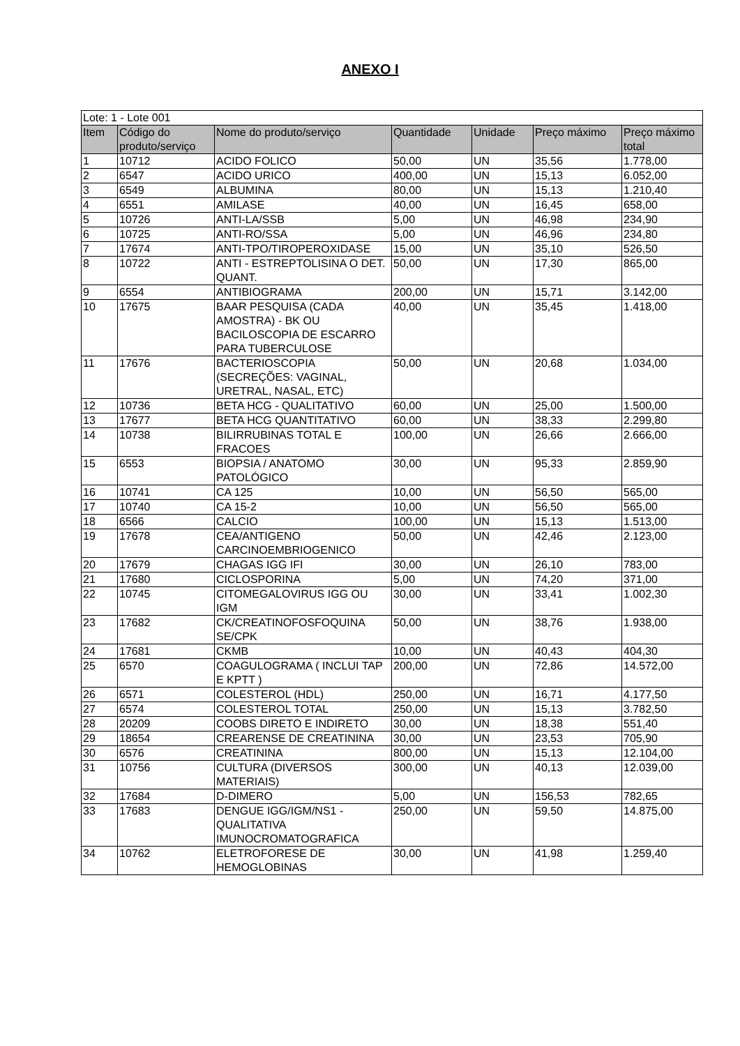ANEXO I
| Lote: 1 - Lote 001 | | | | | | |
| Item | Código do produto/serviço | Nome do produto/serviço | Quantidade | Unidade | Preço máximo | Preço máximo total |
| 1 | 10712 | ACIDO FOLICO | 50,00 | UN | 35,56 | 1.778,00 |
| 2 | 6547 | ACIDO URICO | 400,00 | UN | 15,13 | 6.052,00 |
| 3 | 6549 | ALBUMINA | 80,00 | UN | 15,13 | 1.210,40 |
| 4 | 6551 | AMILASE | 40,00 | UN | 16,45 | 658,00 |
| 5 | 10726 | ANTI-LA/SSB | 5,00 | UN | 46,98 | 234,90 |
| 6 | 10725 | ANTI-RO/SSA | 5,00 | UN | 46,96 | 234,80 |
| 7 | 17674 | ANTI-TPO/TIROPEROXIDASE | 15,00 | UN | 35,10 | 526,50 |
| 8 | 10722 | ANTI - ESTREPTOLISINA O DET. QUANT. | 50,00 | UN | 17,30 | 865,00 |
| 9 | 6554 | ANTIBIOGRAMA | 200,00 | UN | 15,71 | 3.142,00 |
| 10 | 17675 | BAAR PESQUISA (CADA AMOSTRA) - BK OU BACILOSCOPIA DE ESCARRO PARA TUBERCULOSE | 40,00 | UN | 35,45 | 1.418,00 |
| 11 | 17676 | BACTERIOSCOPIA (SECREÇÕES: VAGINAL, URETRAL, NASAL, ETC) | 50,00 | UN | 20,68 | 1.034,00 |
| 12 | 10736 | BETA HCG - QUALITATIVO | 60,00 | UN | 25,00 | 1.500,00 |
| 13 | 17677 | BETA HCG QUANTITATIVO | 60,00 | UN | 38,33 | 2.299,80 |
| 14 | 10738 | BILIRRUBINAS TOTAL E FRACOES | 100,00 | UN | 26,66 | 2.666,00 |
| 15 | 6553 | BIOPSIA / ANATOMO PATOLÓGICO | 30,00 | UN | 95,33 | 2.859,90 |
| 16 | 10741 | CA 125 | 10,00 | UN | 56,50 | 565,00 |
| 17 | 10740 | CA 15-2 | 10,00 | UN | 56,50 | 565,00 |
| 18 | 6566 | CALCIO | 100,00 | UN | 15,13 | 1.513,00 |
| 19 | 17678 | CEA/ANTIGENO CARCINOEMBRIOGENICO | 50,00 | UN | 42,46 | 2.123,00 |
| 20 | 17679 | CHAGAS IGG IFI | 30,00 | UN | 26,10 | 783,00 |
| 21 | 17680 | CICLOSPORINA | 5,00 | UN | 74,20 | 371,00 |
| 22 | 10745 | CITOMEGALOVIRUS IGG OU IGM | 30,00 | UN | 33,41 | 1.002,30 |
| 23 | 17682 | CK/CREATINOFOSFOQUINA SE/CPK | 50,00 | UN | 38,76 | 1.938,00 |
| 24 | 17681 | CKMB | 10,00 | UN | 40,43 | 404,30 |
| 25 | 6570 | COAGULOGRAMA ( INCLUI TAP E KPTT ) | 200,00 | UN | 72,86 | 14.572,00 |
| 26 | 6571 | COLESTEROL (HDL) | 250,00 | UN | 16,71 | 4.177,50 |
| 27 | 6574 | COLESTEROL TOTAL | 250,00 | UN | 15,13 | 3.782,50 |
| 28 | 20209 | COOBS DIRETO E INDIRETO | 30,00 | UN | 18,38 | 551,40 |
| 29 | 18654 | CREARENSE DE CREATININA | 30,00 | UN | 23,53 | 705,90 |
| 30 | 6576 | CREATININA | 800,00 | UN | 15,13 | 12.104,00 |
| 31 | 10756 | CULTURA (DIVERSOS MATERIAIS) | 300,00 | UN | 40,13 | 12.039,00 |
| 32 | 17684 | D-DIMERO | 5,00 | UN | 156,53 | 782,65 |
| 33 | 17683 | DENGUE IGG/IGM/NS1 - QUALITATIVA IMUNOCROMATOGRAFICA | 250,00 | UN | 59,50 | 14.875,00 |
| 34 | 10762 | ELETROFORESE DE HEMOGLOBINAS | 30,00 | UN | 41,98 | 1.259,40 |